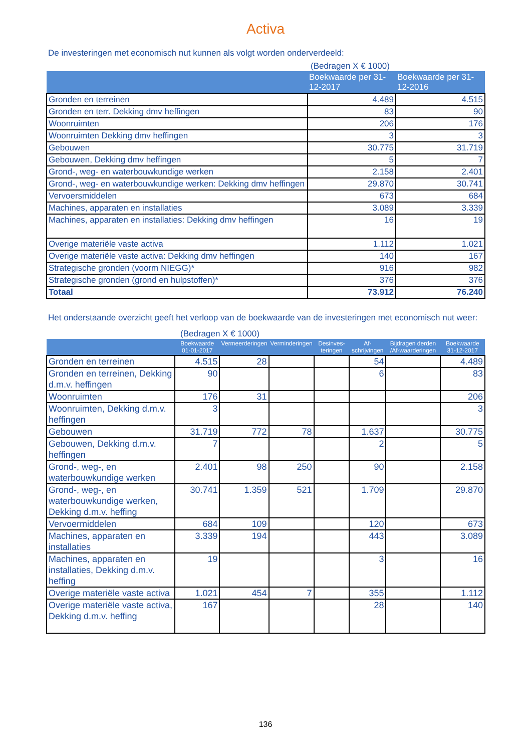Activa
De investeringen met economisch nut kunnen als volgt worden onderverdeeld:
(Bedragen X € 1000)
| | Boekwaarde per 31-12-2017 | Boekwaarde per 31-12-2016 |
| --- | --- | --- |
| Gronden en terreinen | 4.489 | 4.515 |
| Gronden en terr. Dekking dmv heffingen | 83 | 90 |
| Woonruimten | 206 | 176 |
| Woonruimten Dekking dmv heffingen | 3 | 3 |
| Gebouwen | 30.775 | 31.719 |
| Gebouwen, Dekking dmv heffingen | 5 | 7 |
| Grond-, weg- en waterbouwkundige werken | 2.158 | 2.401 |
| Grond-, weg- en waterbouwkundige werken: Dekking dmv heffingen | 29.870 | 30.741 |
| Vervoersmiddelen | 673 | 684 |
| Machines, apparaten en installaties | 3.089 | 3.339 |
| Machines, apparaten en installaties: Dekking dmv heffingen | 16 | 19 |
| Overige materiële vaste activa | 1.112 | 1.021 |
| Overige materiële vaste activa: Dekking dmv heffingen | 140 | 167 |
| Strategische gronden (voorm NIEGG)* | 916 | 982 |
| Strategische gronden (grond en hulpstoffen)* | 376 | 376 |
| Totaal | 73.912 | 76.240 |
Het onderstaande overzicht geeft het verloop van de boekwaarde van de investeringen met economisch nut weer:
(Bedragen X € 1000)
| | Boekwaarde 01-01-2017 | Vermeerderingen | Verminderingen | Desinves-teringen | Af-schrijvingen | Bijdragen derden /Af-waarderingen | Boekwaarde 31-12-2017 |
| --- | --- | --- | --- | --- | --- | --- | --- |
| Gronden en terreinen | 4.515 | 28 | | | 54 | | 4.489 |
| Gronden en terreinen, Dekking d.m.v. heffingen | 90 | | | | 6 | | 83 |
| Woonruimten | 176 | 31 | | | | | 206 |
| Woonruimten, Dekking d.m.v. heffingen | 3 | | | | | | 3 |
| Gebouwen | 31.719 | 772 | 78 | | 1.637 | | 30.775 |
| Gebouwen, Dekking d.m.v. heffingen | 7 | | | | 2 | | 5 |
| Grond-, weg-, en waterbouwkundige werken | 2.401 | 98 | 250 | | 90 | | 2.158 |
| Grond-, weg-, en waterbouwkundige werken, Dekking d.m.v. heffing | 30.741 | 1.359 | 521 | | 1.709 | | 29.870 |
| Vervoermiddelen | 684 | 109 | | | 120 | | 673 |
| Machines, apparaten en installaties | 3.339 | 194 | | | 443 | | 3.089 |
| Machines, apparaten en installaties, Dekking d.m.v. heffing | 19 | | | | 3 | | 16 |
| Overige materiële vaste activa | 1.021 | 454 | 7 | | 355 | | 1.112 |
| Overige materiële vaste activa, Dekking d.m.v. heffing | 167 | | | | 28 | | 140 |
136